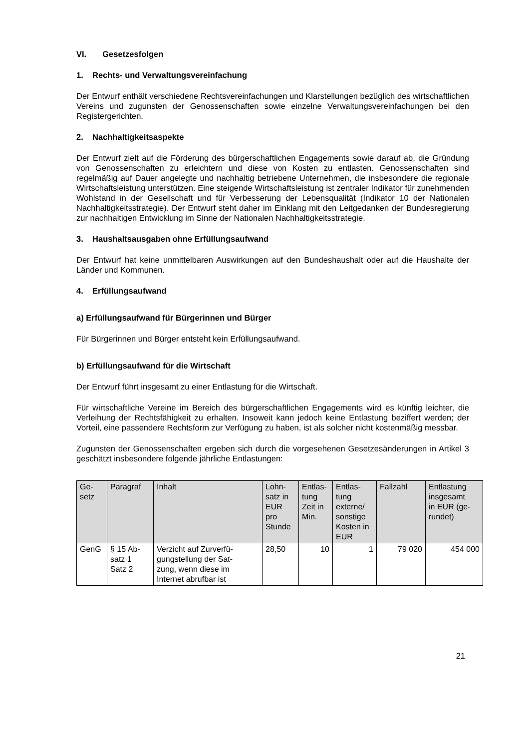VI. Gesetzesfolgen
1. Rechts- und Verwaltungsvereinfachung
Der Entwurf enthält verschiedene Rechtsvereinfachungen und Klarstellungen bezüglich des wirtschaftlichen Vereins und zugunsten der Genossenschaften sowie einzelne Verwaltungsvereinfachungen bei den Registergerichten.
2. Nachhaltigkeitsaspekte
Der Entwurf zielt auf die Förderung des bürgerschaftlichen Engagements sowie darauf ab, die Gründung von Genossenschaften zu erleichtern und diese von Kosten zu entlasten. Genossenschaften sind regelmäßig auf Dauer angelegte und nachhaltig betriebene Unternehmen, die insbesondere die regionale Wirtschaftsleistung unterstützen. Eine steigende Wirtschaftsleistung ist zentraler Indikator für zunehmenden Wohlstand in der Gesellschaft und für Verbesserung der Lebensqualität (Indikator 10 der Nationalen Nachhaltigkeitsstrategie). Der Entwurf steht daher im Einklang mit den Leitgedanken der Bundesregierung zur nachhaltigen Entwicklung im Sinne der Nationalen Nachhaltigkeitsstrategie.
3. Haushaltsausgaben ohne Erfüllungsaufwand
Der Entwurf hat keine unmittelbaren Auswirkungen auf den Bundeshaushalt oder auf die Haushalte der Länder und Kommunen.
4. Erfüllungsaufwand
a) Erfüllungsaufwand für Bürgerinnen und Bürger
Für Bürgerinnen und Bürger entsteht kein Erfüllungsaufwand.
b) Erfüllungsaufwand für die Wirtschaft
Der Entwurf führt insgesamt zu einer Entlastung für die Wirtschaft.
Für wirtschaftliche Vereine im Bereich des bürgerschaftlichen Engagements wird es künftig leichter, die Verleihung der Rechtsfähigkeit zu erhalten. Insoweit kann jedoch keine Entlastung beziffert werden; der Vorteil, eine passendere Rechtsform zur Verfügung zu haben, ist als solcher nicht kostenmäßig messbar.
Zugunsten der Genossenschaften ergeben sich durch die vorgesehenen Gesetzesänderungen in Artikel 3 geschätzt insbesondere folgende jährliche Entlastungen:
| Ge- setz | Paragraf | Inhalt | Lohn- satz in EUR pro Stunde | Entlas- tung Zeit in Min. | Entlas- tung externe/ sonstige Kosten in EUR | Fallzahl | Entlastung insgesamt in EUR (ge- rundet) |
| --- | --- | --- | --- | --- | --- | --- | --- |
| GenG | § 15 Ab- satz 1 Satz 2 | Verzicht auf Zurverfü- gungstellung der Sat- zung, wenn diese im Internet abrufbar ist | 28,50 | 10 | 1 | 79 020 | 454 000 |
21